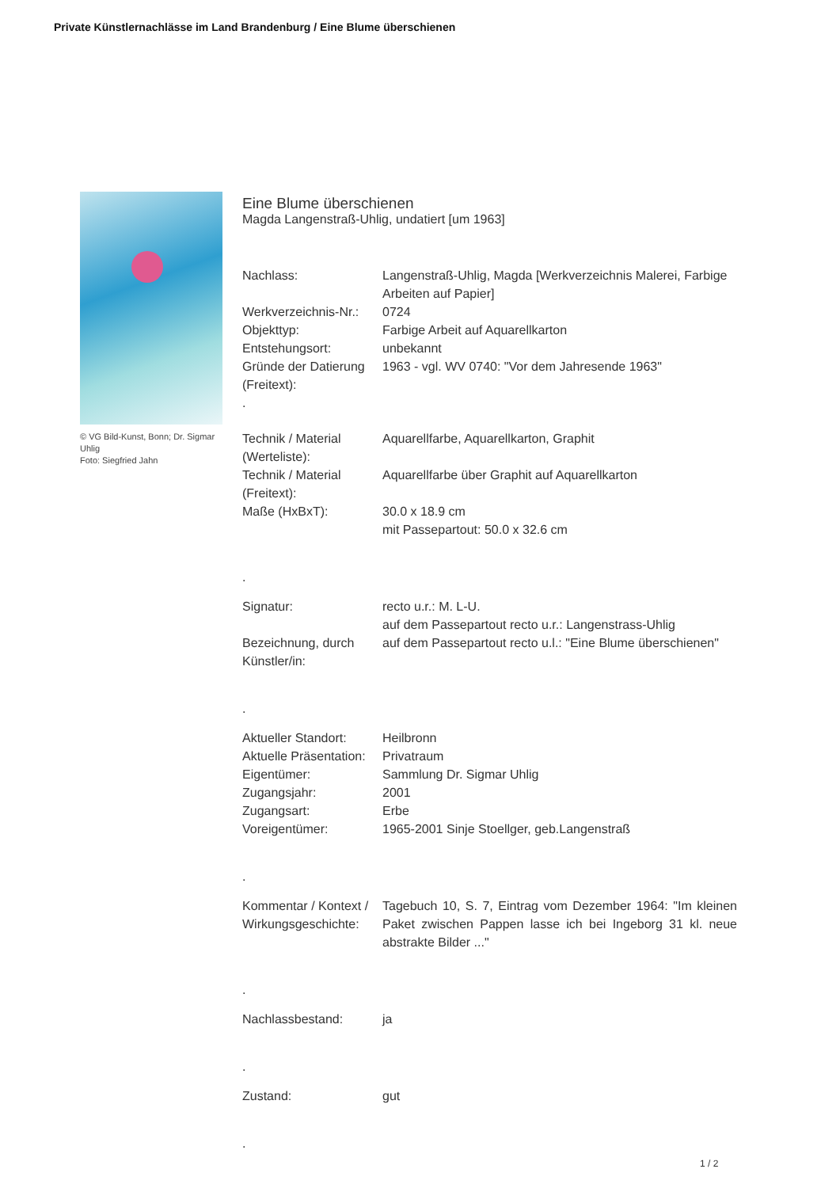Private Künstlernachlässe im Land Brandenburg / Eine Blume überschienen
© VG Bild-Kunst, Bonn; Dr. Sigmar Uhlig
Foto: Siegfried Jahn
Eine Blume überschienen
Magda Langenstraß-Uhlig, undatiert [um 1963]
| Nachlass: | Langenstraß-Uhlig, Magda [Werkverzeichnis Malerei, Farbige Arbeiten auf Papier] |
| Werkverzeichnis-Nr.: | 0724 |
| Objekttyp: | Farbige Arbeit auf Aquarellkarton |
| Entstehungsort: | unbekannt |
| Gründe der Datierung (Freitext): | 1963 - vgl. WV 0740: "Vor dem Jahresende 1963" |
| . | |
| Technik / Material (Werteliste): | Aquarellfarbe, Aquarellkarton, Graphit |
| Technik / Material (Freitext): | Aquarellfarbe über Graphit auf Aquarellkarton |
| Maße (HxBxT): | 30.0 x 18.9 cm mit Passepartout: 50.0 x 32.6 cm |
| . | |
| Signatur: | recto u.r.: M. L-U. auf dem Passepartout recto u.r.: Langenstrass-Uhlig |
| Bezeichnung, durch Künstler/in: | auf dem Passepartout recto u.l.: "Eine Blume überschienen" |
| . | |
| Aktueller Standort: | Heilbronn |
| Aktuelle Präsentation: | Privatraum |
| Eigentümer: | Sammlung Dr. Sigmar Uhlig |
| Zugangsjahr: | 2001 |
| Zugangsart: | Erbe |
| Voreigentümer: | 1965-2001 Sinje Stoellger, geb.Langenstraß |
| . | |
| Kommentar / Kontext / Wirkungsgeschichte: | Tagebuch 10, S. 7, Eintrag vom Dezember 1964: "Im kleinen Paket zwischen Pappen lasse ich bei Ingeborg 31 kl. neue abstrakte Bilder ..." |
| . | |
| Nachlassbestand: | ja |
| . | |
| Zustand: | gut |
| . | |
1 / 2